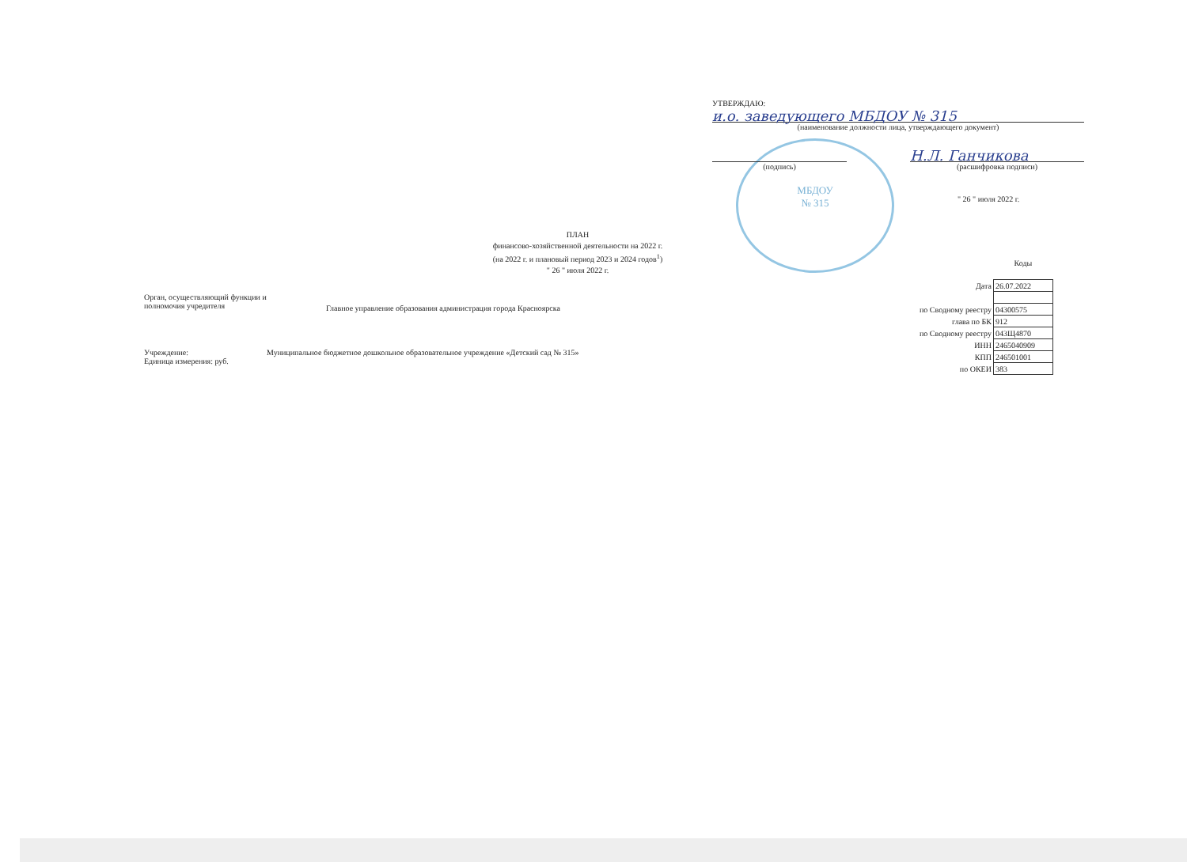МБДОУ
№ 315
УТВЕРЖДАЮ:
и.о. заведующего МБДОУ № 315
(наименование должности лица, утверждающего документ)
(подпись)
Н.Л. Ганчикова
(расшифровка подписи)
" 26 " июля 2022 г.
ПЛАН
финансово-хозяйственной деятельности на 2022 г.
(на 2022 г. и плановый период 2023 и 2024 годов<sup>1</sup>)
" 26 " июля 2022 г.
Орган, осуществляющий функции и
полномочия учредителя
Главное управление образования администрация города Красноярска
Учреждение: Муниципальное бюджетное дошкольное образовательное учреждение «Детский сад № 315»
Единица измерения: руб.
| | Коды |
| Дата | 26.07.2022 |
| по Сводному реестру | 04300575 |
| глава по БК | 912 |
| по Сводному реестру | 043Щ4870 |
| ИНН | 2465040909 |
| КПП | 246501001 |
| по ОКЕИ | 383 |